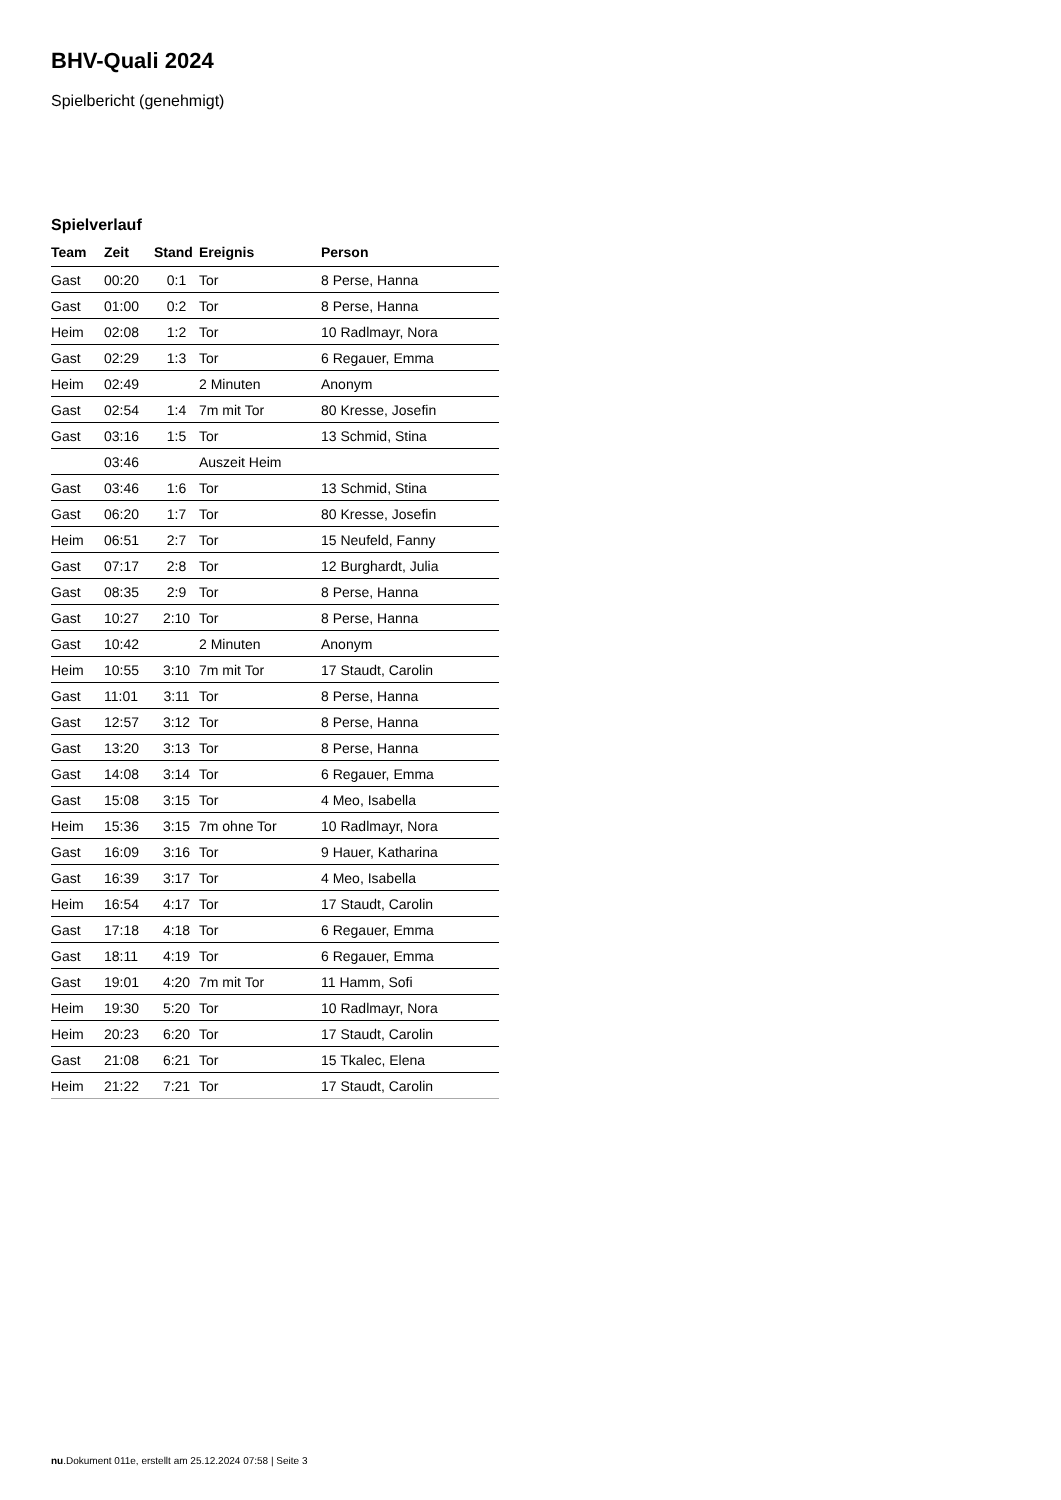BHV-Quali 2024
Spielbericht (genehmigt)
Spielverlauf
| Team | Zeit | Stand | Ereignis | Person |
| --- | --- | --- | --- | --- |
| Gast | 00:20 | 0:1 | Tor | 8 Perse, Hanna |
| Gast | 01:00 | 0:2 | Tor | 8 Perse, Hanna |
| Heim | 02:08 | 1:2 | Tor | 10 Radlmayr, Nora |
| Gast | 02:29 | 1:3 | Tor | 6 Regauer, Emma |
| Heim | 02:49 | | 2 Minuten | Anonym |
| Gast | 02:54 | 1:4 | 7m mit Tor | 80 Kresse, Josefin |
| Gast | 03:16 | 1:5 | Tor | 13 Schmid, Stina |
| | 03:46 | | Auszeit Heim | |
| Gast | 03:46 | 1:6 | Tor | 13 Schmid, Stina |
| Gast | 06:20 | 1:7 | Tor | 80 Kresse, Josefin |
| Heim | 06:51 | 2:7 | Tor | 15 Neufeld, Fanny |
| Gast | 07:17 | 2:8 | Tor | 12 Burghardt, Julia |
| Gast | 08:35 | 2:9 | Tor | 8 Perse, Hanna |
| Gast | 10:27 | 2:10 | Tor | 8 Perse, Hanna |
| Gast | 10:42 | | 2 Minuten | Anonym |
| Heim | 10:55 | 3:10 | 7m mit Tor | 17 Staudt, Carolin |
| Gast | 11:01 | 3:11 | Tor | 8 Perse, Hanna |
| Gast | 12:57 | 3:12 | Tor | 8 Perse, Hanna |
| Gast | 13:20 | 3:13 | Tor | 8 Perse, Hanna |
| Gast | 14:08 | 3:14 | Tor | 6 Regauer, Emma |
| Gast | 15:08 | 3:15 | Tor | 4 Meo, Isabella |
| Heim | 15:36 | 3:15 | 7m ohne Tor | 10 Radlmayr, Nora |
| Gast | 16:09 | 3:16 | Tor | 9 Hauer, Katharina |
| Gast | 16:39 | 3:17 | Tor | 4 Meo, Isabella |
| Heim | 16:54 | 4:17 | Tor | 17 Staudt, Carolin |
| Gast | 17:18 | 4:18 | Tor | 6 Regauer, Emma |
| Gast | 18:11 | 4:19 | Tor | 6 Regauer, Emma |
| Gast | 19:01 | 4:20 | 7m mit Tor | 11 Hamm, Sofi |
| Heim | 19:30 | 5:20 | Tor | 10 Radlmayr, Nora |
| Heim | 20:23 | 6:20 | Tor | 17 Staudt, Carolin |
| Gast | 21:08 | 6:21 | Tor | 15 Tkalec, Elena |
| Heim | 21:22 | 7:21 | Tor | 17 Staudt, Carolin |
nu.Dokument 011e, erstellt am 25.12.2024 07:58 | Seite 3